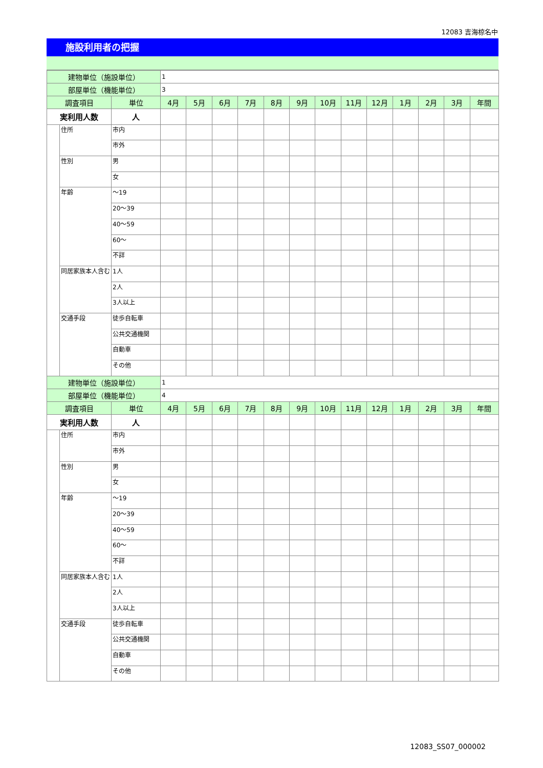12083 吉海椋名中
施設利用者の把握
| 建物単位（施設単位） | | | 1 | | | | | | | | | | | | |
| 部屋単位（機能単位） | | | 3 | | | | | | | | | | | | |
| 調査項目 | | 単位 | 4月 | 5月 | 6月 | 7月 | 8月 | 9月 | 10月 | 11月 | 12月 | 1月 | 2月 | 3月 | 年間 |
| 実利用人数 | | 人 | | | | | | | | | | | | | |
| | 住所 | 市内 | | | | | | | | | | | | | |
| | | 市外 | | | | | | | | | | | | | |
| | 性別 | 男 | | | | | | | | | | | | | |
| | | 女 | | | | | | | | | | | | | |
| | 年齢 | ～19 | | | | | | | | | | | | | |
| | | 20～39 | | | | | | | | | | | | | |
| | | 40～59 | | | | | | | | | | | | | |
| | | 60～ | | | | | | | | | | | | | |
| | | 不詳 | | | | | | | | | | | | | |
| | 同居家族本人含む | 1人 | | | | | | | | | | | | | |
| | | 2人 | | | | | | | | | | | | | |
| | | 3人以上 | | | | | | | | | | | | | |
| | 交通手段 | 徒歩自転車 | | | | | | | | | | | | | |
| | | 公共交通機関 | | | | | | | | | | | | | |
| | | 自動車 | | | | | | | | | | | | | |
| | | その他 | | | | | | | | | | | | | |
| 建物単位（施設単位） | | | 1 | | | | | | | | | | | | |
| 部屋単位（機能単位） | | | 4 | | | | | | | | | | | | |
| 調査項目 | | 単位 | 4月 | 5月 | 6月 | 7月 | 8月 | 9月 | 10月 | 11月 | 12月 | 1月 | 2月 | 3月 | 年間 |
| 実利用人数 | | 人 | | | | | | | | | | | | | |
| | 住所 | 市内 | | | | | | | | | | | | | |
| | | 市外 | | | | | | | | | | | | | |
| | 性別 | 男 | | | | | | | | | | | | | |
| | | 女 | | | | | | | | | | | | | |
| | 年齢 | ～19 | | | | | | | | | | | | | |
| | | 20～39 | | | | | | | | | | | | | |
| | | 40～59 | | | | | | | | | | | | | |
| | | 60～ | | | | | | | | | | | | | |
| | | 不詳 | | | | | | | | | | | | | |
| | 同居家族本人含む | 1人 | | | | | | | | | | | | | |
| | | 2人 | | | | | | | | | | | | | |
| | | 3人以上 | | | | | | | | | | | | | |
| | 交通手段 | 徒歩自転車 | | | | | | | | | | | | | |
| | | 公共交通機関 | | | | | | | | | | | | | |
| | | 自動車 | | | | | | | | | | | | | |
| | | その他 | | | | | | | | | | | | | |
12083_SS07_000002